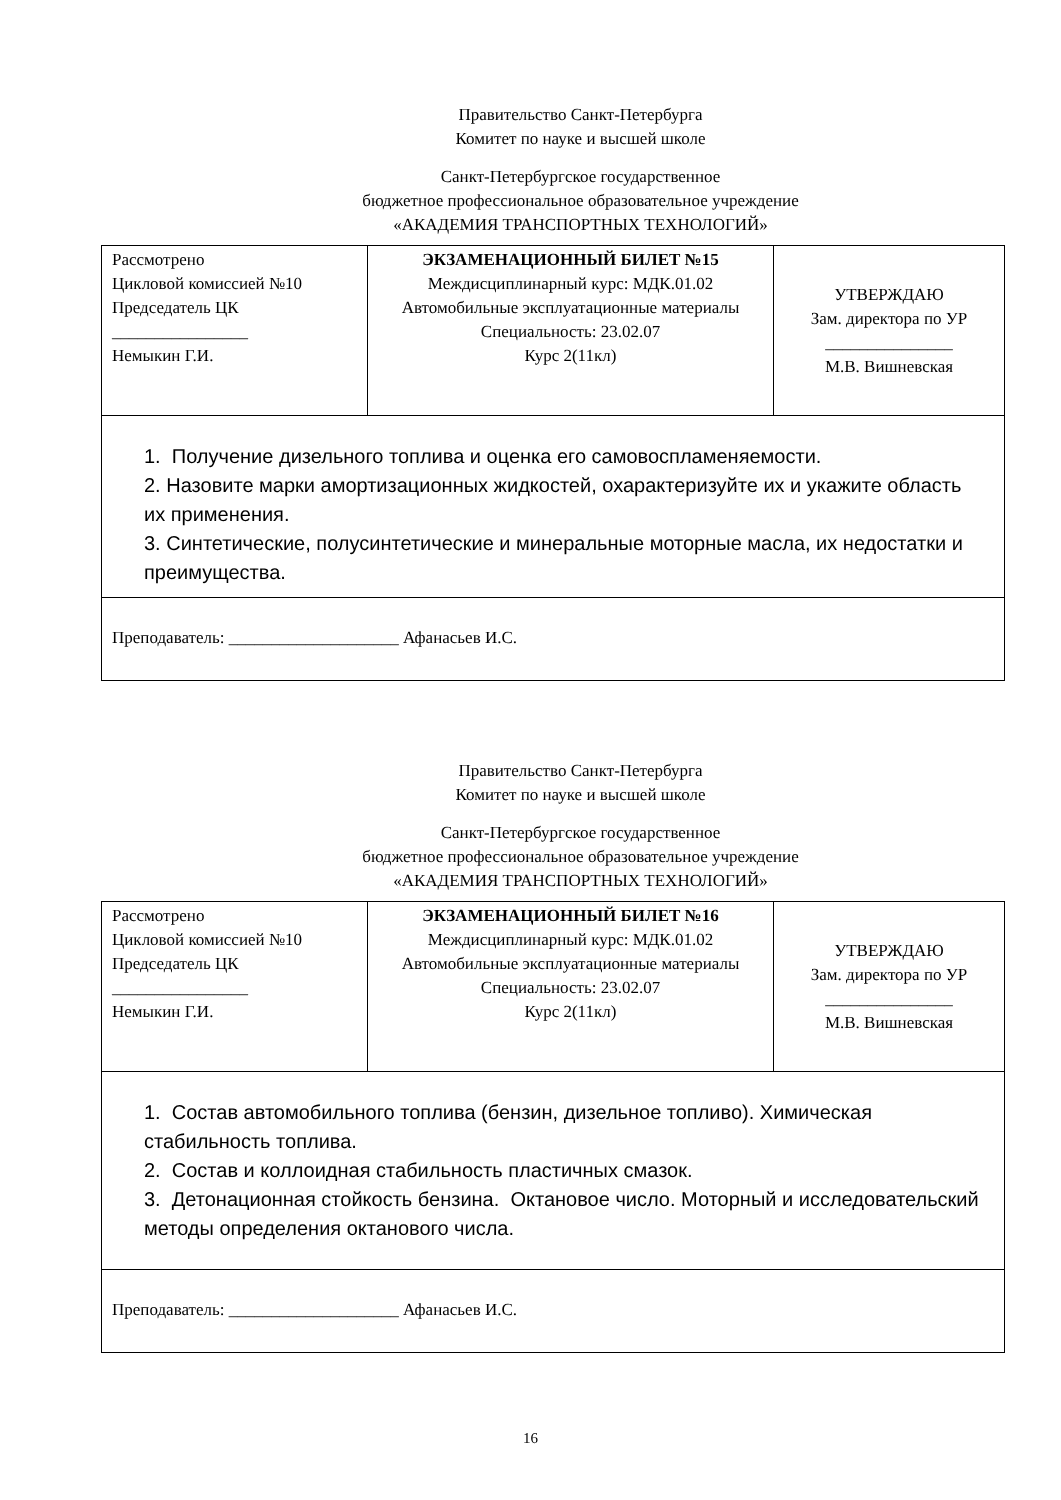Правительство Санкт-Петербурга
Комитет по науке и высшей школе
Санкт-Петербургское государственное
бюджетное профессиональное образовательное учреждение
«АКАДЕМИЯ ТРАНСПОРТНЫХ ТЕХНОЛОГИЙ»
| Рассмотрено Цикловой комиссией №10 Председатель ЦК ________________ Немыкин Г.И. | ЭКЗАМЕНАЦИОННЫЙ БИЛЕТ №15 Междисциплинарный курс: МДК.01.02 Автомобильные эксплуатационные материалы Специальность: 23.02.07 Курс 2(11кл) | УТВЕРЖДАЮ Зам. директора по УР _______________ М.В. Вишневская |
| 1. Получение дизельного топлива и оценка его самовоспламеняемости. 2. Назовите марки амортизационных жидкостей, охарактеризуйте их и укажите область их применения. 3. Синтетические, полусинтетические и минеральные моторные масла, их недостатки и преимущества. | | |
| Преподаватель: ____________________ Афанасьев И.С. | | |
Правительство Санкт-Петербурга
Комитет по науке и высшей школе
Санкт-Петербургское государственное
бюджетное профессиональное образовательное учреждение
«АКАДЕМИЯ ТРАНСПОРТНЫХ ТЕХНОЛОГИЙ»
| Рассмотрено Цикловой комиссией №10 Председатель ЦК ________________ Немыкин Г.И. | ЭКЗАМЕНАЦИОННЫЙ БИЛЕТ №16 Междисциплинарный курс: МДК.01.02 Автомобильные эксплуатационные материалы Специальность: 23.02.07 Курс 2(11кл) | УТВЕРЖДАЮ Зам. директора по УР _______________ М.В. Вишневская |
| 1. Состав автомобильного топлива (бензин, дизельное топливо). Химическая стабильность топлива. 2. Состав и коллоидная стабильность пластичных смазок. 3. Детонационная стойкость бензина. Октановое число. Моторный и исследовательский методы определения октанового числа. | | |
| Преподаватель: ____________________ Афанасьев И.С. | | |
16